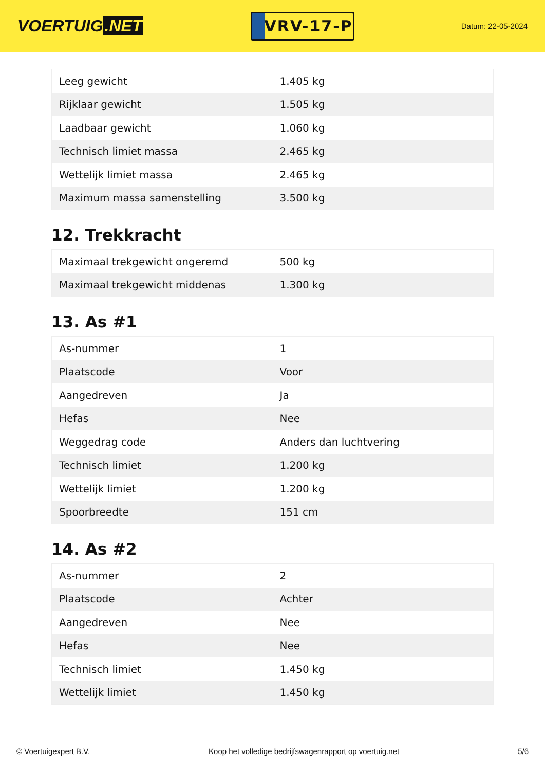VOERTUIG.NET
VRV-17-P
Datum: 22-05-2024
| Leeg gewicht | 1.405 kg |
| Rijklaar gewicht | 1.505 kg |
| Laadbaar gewicht | 1.060 kg |
| Technisch limiet massa | 2.465 kg |
| Wettelijk limiet massa | 2.465 kg |
| Maximum massa samenstelling | 3.500 kg |
12. Trekkracht
| Maximaal trekgewicht ongeremd | 500 kg |
| Maximaal trekgewicht middenas | 1.300 kg |
13. As #1
| As-nummer | 1 |
| Plaatscode | Voor |
| Aangedreven | Ja |
| Hefas | Nee |
| Weggedrag code | Anders dan luchtvering |
| Technisch limiet | 1.200 kg |
| Wettelijk limiet | 1.200 kg |
| Spoorbreedte | 151 cm |
14. As #2
| As-nummer | 2 |
| Plaatscode | Achter |
| Aangedreven | Nee |
| Hefas | Nee |
| Technisch limiet | 1.450 kg |
| Wettelijk limiet | 1.450 kg |
© Voertuigexpert B.V. Koop het volledige bedrijfswagenrapport op voertuig.net 5/6